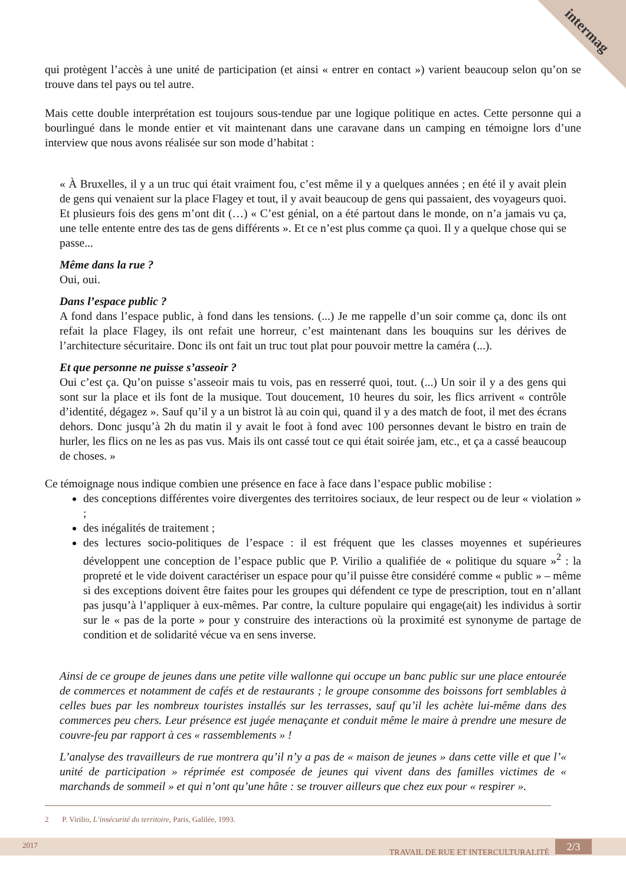intermag
qui protègent l’accès à une unité de participation (et ainsi « entrer en contact ») varient beaucoup selon qu’on se trouve dans tel pays ou tel autre.
Mais cette double interprétation est toujours sous-tendue par une logique politique en actes. Cette personne qui a bourlingué dans le monde entier et vit maintenant dans une caravane dans un camping en témoigne lors d’une interview que nous avons réalisée sur son mode d’habitat :
« À Bruxelles, il y a un truc qui était vraiment fou, c’est même il y a quelques années ; en été il y avait plein de gens qui venaient sur la place Flagey et tout, il y avait beaucoup de gens qui passaient, des voyageurs quoi. Et plusieurs fois des gens m’ont dit (…) « C’est génial, on a été partout dans le monde, on n’a jamais vu ça, une telle entente entre des tas de gens différents ». Et ce n’est plus comme ça quoi. Il y a quelque chose qui se passe...
Même dans la rue ?
Oui, oui.
Dans l’espace public ?
A fond dans l’espace public, à fond dans les tensions. (...) Je me rappelle d’un soir comme ça, donc ils ont refait la place Flagey, ils ont refait une horreur, c’est maintenant dans les bouquins sur les dérives de l’architecture sécuritaire. Donc ils ont fait un truc tout plat pour pouvoir mettre la caméra (...).
Et que personne ne puisse s’asseoir ?
Oui c’est ça. Qu’on puisse s’asseoir mais tu vois, pas en resserré quoi, tout. (...) Un soir il y a des gens qui sont sur la place et ils font de la musique. Tout doucement, 10 heures du soir, les flics arrivent « contrôle d’identité, dégagez ». Sauf qu’il y a un bistrot là au coin qui, quand il y a des match de foot, il met des écrans dehors. Donc jusqu’à 2h du matin il y avait le foot à fond avec 100 personnes devant le bistro en train de hurler, les flics on ne les as pas vus. Mais ils ont cassé tout ce qui était soirée jam, etc., et ça a cassé beaucoup de choses. »
Ce témoignage nous indique combien une présence en face à face dans l’espace public mobilise :
des conceptions différentes voire divergentes des territoires sociaux, de leur respect ou de leur « violation » ;
des inégalités de traitement ;
des lectures socio-politiques de l’espace : il est fréquent que les classes moyennes et supérieures développent une conception de l’espace public que P. Virilio a qualifiée de « politique du square »<sup>2</sup> : la propreté et le vide doivent caractériser un espace pour qu’il puisse être considéré comme « public » – même si des exceptions doivent être faites pour les groupes qui défendent ce type de prescription, tout en n’allant pas jusqu’à l’appliquer à eux-mêmes. Par contre, la culture populaire qui engage(ait) les individus à sortir sur le « pas de la porte » pour y construire des interactions où la proximité est synonyme de partage de condition et de solidarité vécue va en sens inverse.
Ainsi de ce groupe de jeunes dans une petite ville wallonne qui occupe un banc public sur une place entourée de commerces et notamment de cafés et de restaurants ; le groupe consomme des boissons fort semblables à celles bues par les nombreux touristes installés sur les terrasses, sauf qu’il les achète lui-même dans des commerces peu chers. Leur présence est jugée menaçante et conduit même le maire à prendre une mesure de couvre-feu par rapport à ces « rassemblements » !
L’analyse des travailleurs de rue montrera qu’il n’y a pas de « maison de jeunes » dans cette ville et que l’« unité de participation » réprimée est composée de jeunes qui vivent dans des familles victimes de « marchands de sommeil » et qui n’ont qu’une hâte : se trouver ailleurs que chez eux pour « respirer ».
2 P. Virilio, L’insécurité du territoire, Paris, Galilée, 1993.
2017
TRAVAIL DE RUE ET INTERCULTURALITÉ
2/3